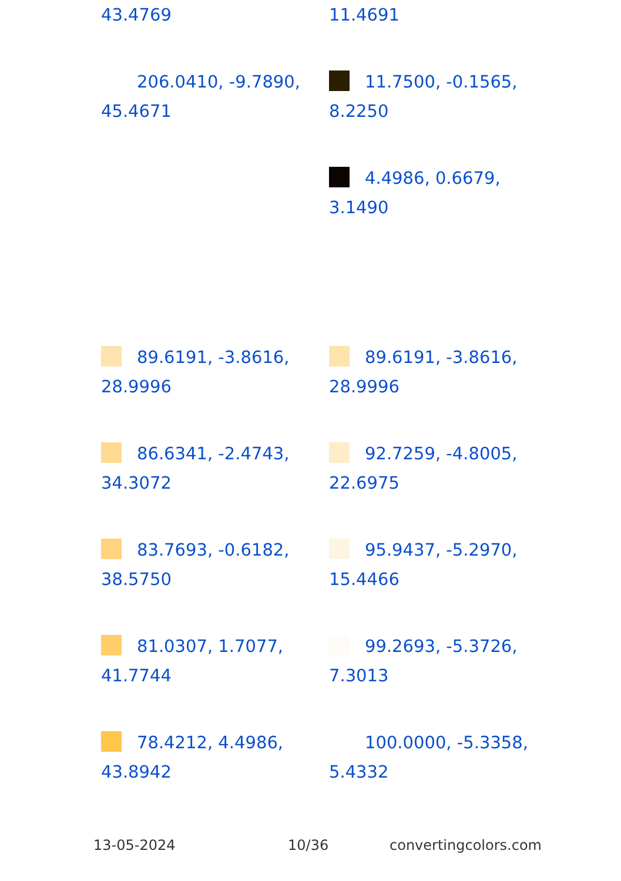43.4769 11.4691
206.0410, -9.7890, 45.4671
11.7500, -0.1565, 8.2250
4.4986, 0.6679, 3.1490
89.6191, -3.8616, 28.9996
89.6191, -3.8616, 28.9996
86.6341, -2.4743, 34.3072
92.7259, -4.8005, 22.6975
83.7693, -0.6182, 38.5750
95.9437, -5.2970, 15.4466
81.0307, 1.7077, 41.7744
99.2693, -5.3726, 7.3013
78.4212, 4.4986, 43.8942
100.0000, -5.3358, 5.4332
13-05-2024 10/36 convertingcolors.com